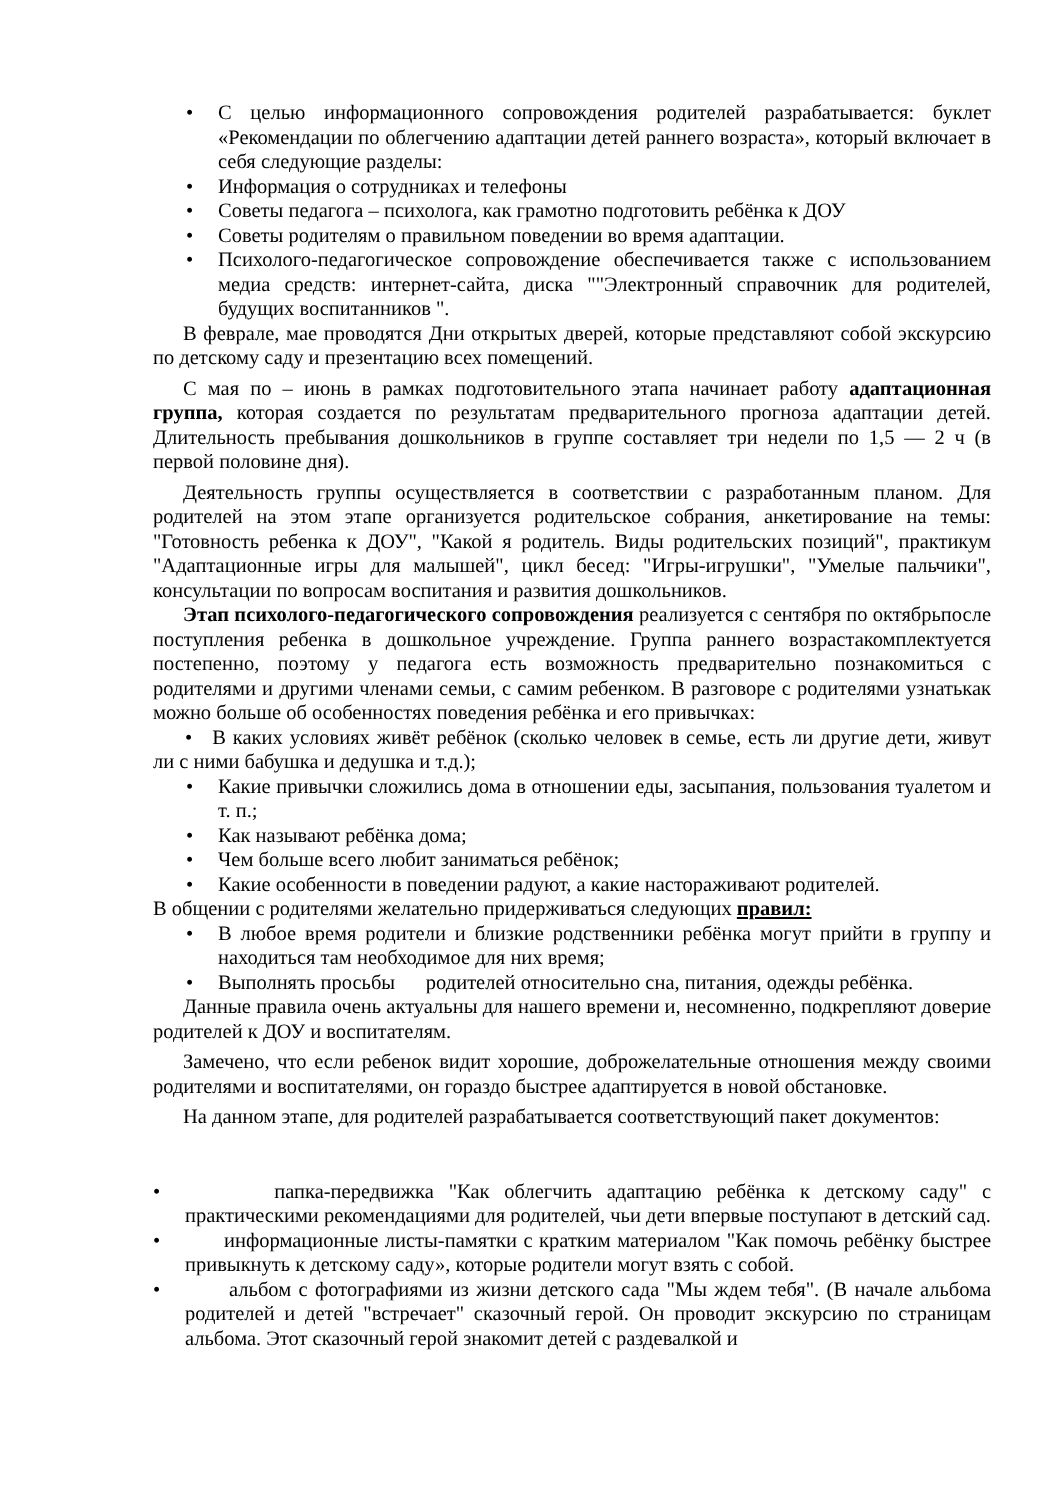• С целью информационного сопровождения родителей разрабатывается: буклет «Рекомендации по облегчению адаптации детей раннего возраста», который включает в себя следующие разделы:
• Информация о сотрудниках и телефоны
• Советы педагога – психолога, как грамотно подготовить ребёнка к ДОУ
• Советы родителям о правильном поведении во время адаптации.
• Психолого-педагогическое сопровождение обеспечивается также с использованием медиа средств: интернет-сайта, диска ""Электронный справочник для родителей, будущих воспитанников ".
В феврале, мае проводятся Дни открытых дверей, которые представляют собой экскурсию по детскому саду и презентацию всех помещений.
С мая по – июнь в рамках подготовительного этапа начинает работу адаптационная группа, которая создается по результатам предварительного прогноза адаптации детей. Длительность пребывания дошкольников в группе составляет три недели по 1,5 — 2 ч (в первой половине дня).
Деятельность группы осуществляется в соответствии с разработанным планом. Для родителей на этом этапе организуется родительское собрания, анкетирование на темы: "Готовность ребенка к ДОУ", "Какой я родитель. Виды родительских позиций", практикум "Адаптационные игры для малышей", цикл бесед: "Игры-игрушки", "Умелые пальчики", консультации по вопросам воспитания и развития дошкольников.
Этап психолого-педагогического сопровождения реализуется с сентября по октябрьпосле поступления ребенка в дошкольное учреждение. Группа раннего возрастакомплектуется постепенно, поэтому у педагога есть возможность предварительно познакомиться с родителями и другими членами семьи, с самим ребенком. В разговоре с родителями узнатькак можно больше об особенностях поведения ребёнка и его привычках:
• В каких условиях живёт ребёнок (сколько человек в семье, есть ли другие дети, живут ли с ними бабушка и дедушка и т.д.);
• Какие привычки сложились дома в отношении еды, засыпания, пользования туалетом и т. п.;
• Как называют ребёнка дома;
• Чем больше всего любит заниматься ребёнок;
• Какие особенности в поведении радуют, а какие настораживают родителей.
В общении с родителями желательно придерживаться следующих правил:
• В любое время родители и близкие родственники ребёнка могут прийти в группу и находиться там необходимое для них время;
• Выполнять просьбы родителей относительно сна, питания, одежды ребёнка.
Данные правила очень актуальны для нашего времени и, несомненно, подкрепляют доверие родителей к ДОУ и воспитателям.
Замечено, что если ребенок видит хорошие, доброжелательные отношения между своими родителями и воспитателями, он гораздо быстрее адаптируется в новой обстановке.
На данном этапе, для родителей разрабатывается соответствующий пакет документов:
• папка-передвижка "Как облегчить адаптацию ребёнка к детскому саду" с практическими рекомендациями для родителей, чьи дети впервые поступают в детский сад.
• информационные листы-памятки с кратким материалом "Как помочь ребёнку быстрее привыкнуть к детскому саду», которые родители могут взять с собой.
• альбом с фотографиями из жизни детского сада "Мы ждем тебя". (В начале альбома родителей и детей "встречает" сказочный герой. Он проводит экскурсию по страницам альбома. Этот сказочный герой знакомит детей с раздевалкой и